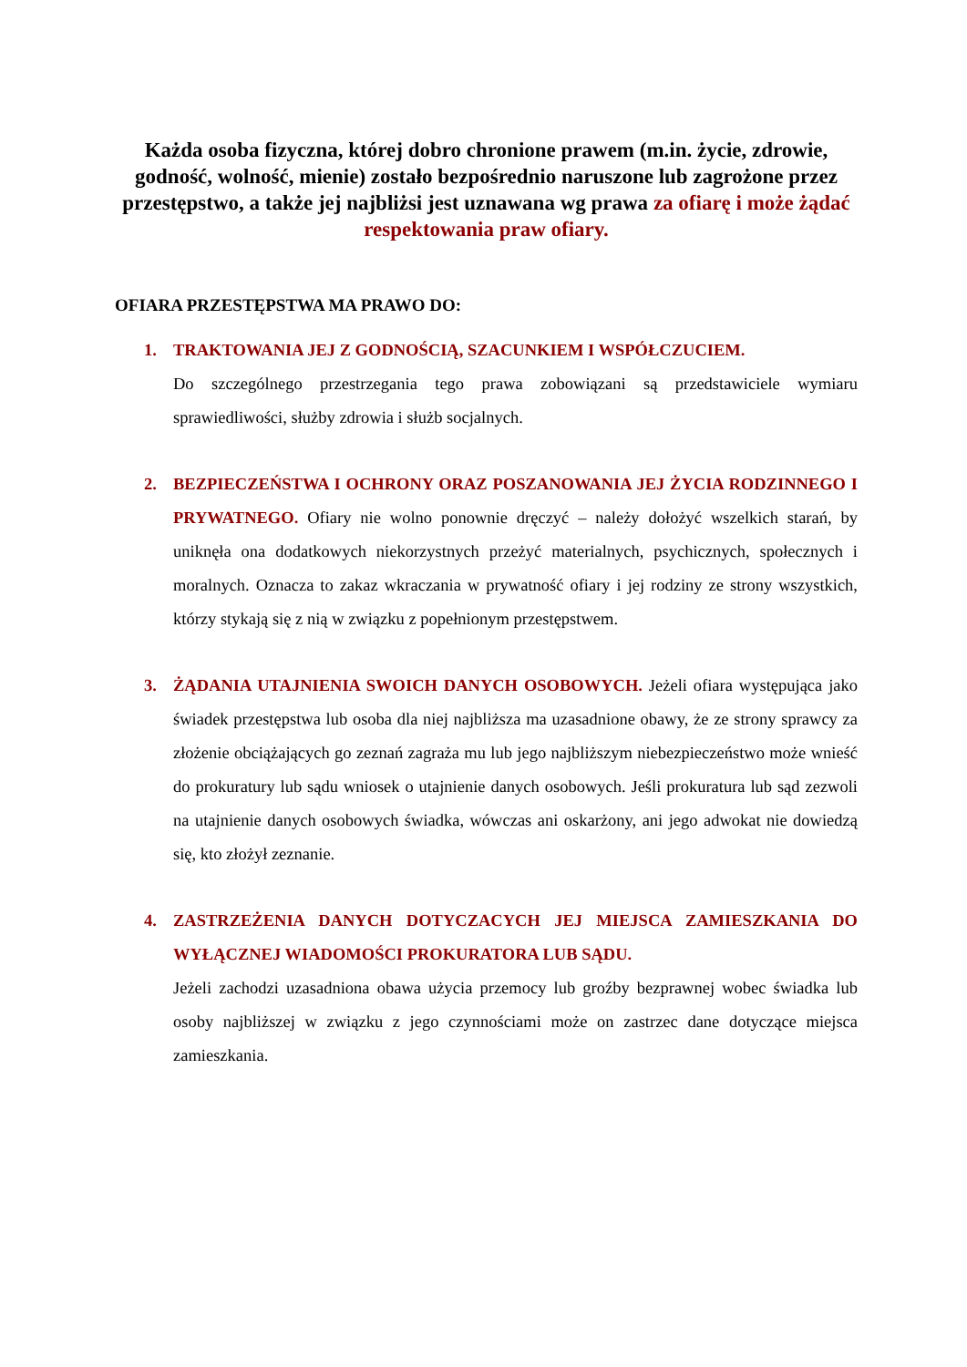Każda osoba fizyczna, której dobro chronione prawem (m.in. życie, zdrowie, godność, wolność, mienie) zostało bezpośrednio naruszone lub zagrożone przez przestępstwo, a także jej najbliżsi jest uznawana wg prawa za ofiarę i może żądać respektowania praw ofiary.
OFIARA PRZESTĘPSTWA MA PRAWO DO:
1. TRAKTOWANIA JEJ Z GODNOŚCIĄ, SZACUNKIEM I WSPÓŁCZUCIEM.
Do szczególnego przestrzegania tego prawa zobowiązani są przedstawiciele wymiaru sprawiedliwości, służby zdrowia i służb socjalnych.
2. BEZPIECZEŃSTWA I OCHRONY ORAZ POSZANOWANIA JEJ ŻYCIA RODZINNEGO I PRYWATNEGO. Ofiary nie wolno ponownie dręczyć – należy dołożyć wszelkich starań, by uniknęła ona dodatkowych niekorzystnych przeżyć materialnych, psychicznych, społecznych i moralnych. Oznacza to zakaz wkraczania w prywatność ofiary i jej rodziny ze strony wszystkich, którzy stykają się z nią w związku z popełnionym przestępstwem.
3. ŻĄDANIA UTAJNIENIA SWOICH DANYCH OSOBOWYCH. Jeżeli ofiara występująca jako świadek przestępstwa lub osoba dla niej najbliższa ma uzasadnione obawy, że ze strony sprawcy za złożenie obciążających go zeznań zagraża mu lub jego najbliższym niebezpieczeństwo może wnieść do prokuratury lub sądu wniosek o utajnienie danych osobowych. Jeśli prokuratura lub sąd zezwoli na utajnienie danych osobowych świadka, wówczas ani oskarżony, ani jego adwokat nie dowiedzą się, kto złożył zeznanie.
4. ZASTRZEŻENIA DANYCH DOTYCZACYCH JEJ MIEJSCA ZAMIESZKANIA DO WYŁĄCZNEJ WIADOMOŚCI PROKURATORA LUB SĄDU.
Jeżeli zachodzi uzasadniona obawa użycia przemocy lub groźby bezprawnej wobec świadka lub osoby najbliższej w związku z jego czynnościami może on zastrzec dane dotyczące miejsca zamieszkania.